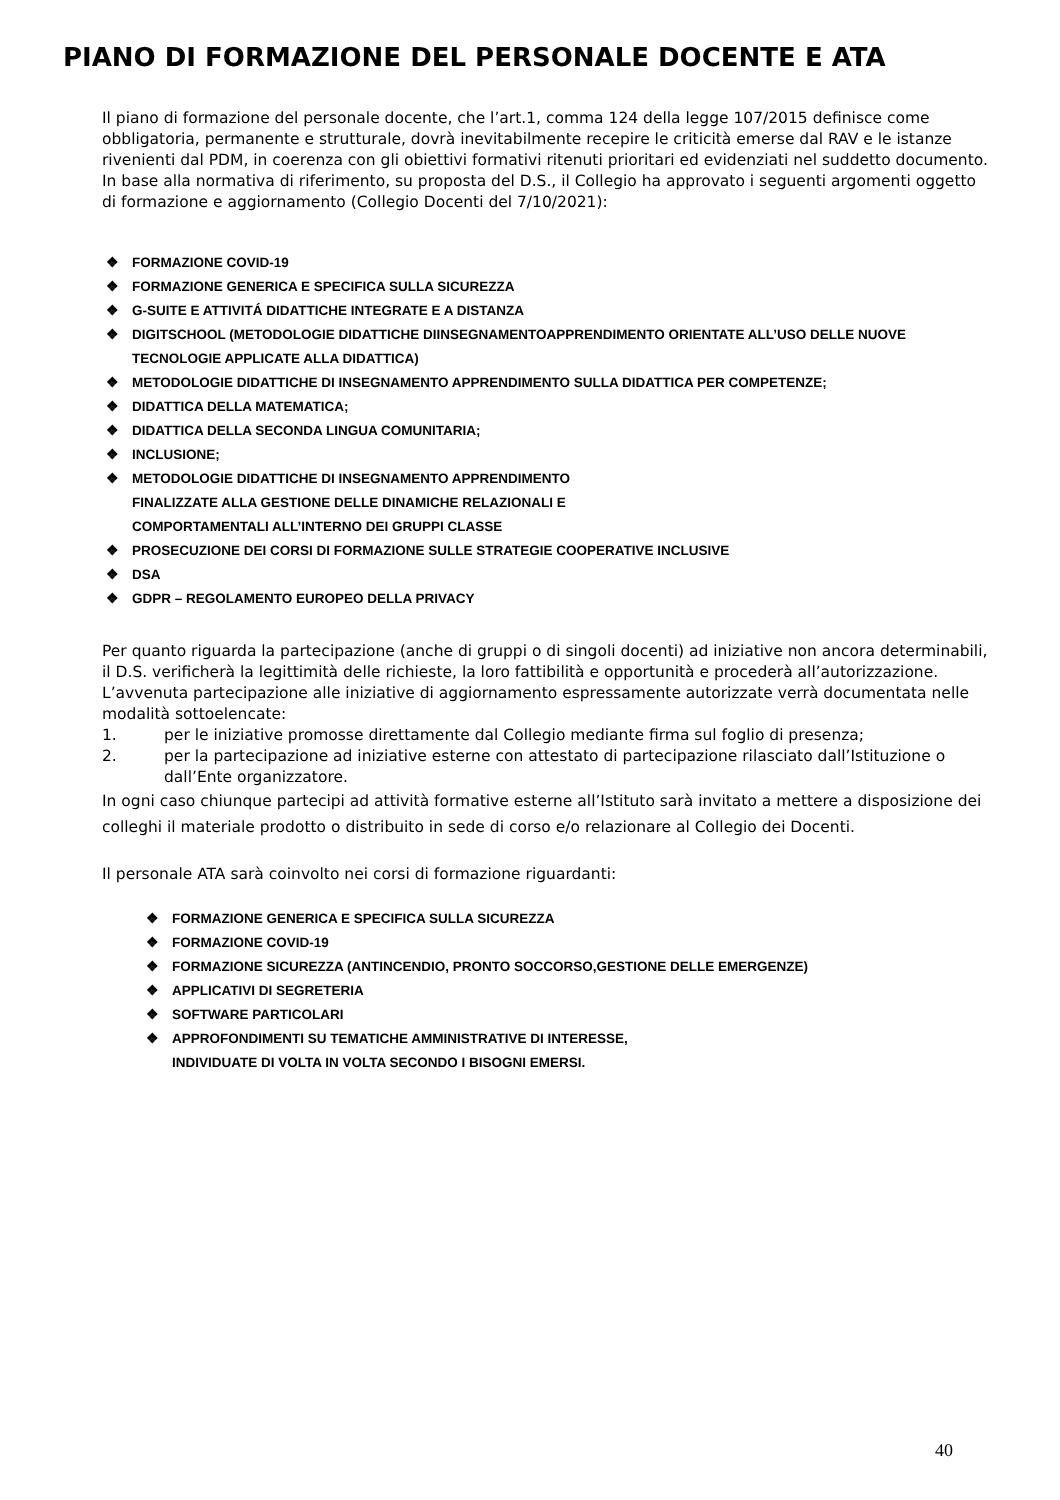PIANO DI FORMAZIONE DEL PERSONALE DOCENTE E ATA
Il piano di formazione del personale docente, che l’art.1, comma 124 della legge 107/2015 definisce come obbligatoria, permanente e strutturale, dovrà inevitabilmente recepire le criticità emerse dal RAV e le istanze rivenienti dal PDM, in coerenza con gli obiettivi formativi ritenuti prioritari ed evidenziati nel suddetto documento.
In base alla normativa di riferimento, su proposta del D.S., il Collegio ha approvato i seguenti argomenti oggetto di formazione e aggiornamento (Collegio Docenti del 7/10/2021):
❖ FORMAZIONE COVID-19
❖ FORMAZIONE GENERICA E SPECIFICA SULLA SICUREZZA
❖ G-SUITE E ATTIVITÁ DIDATTICHE INTEGRATE E A DISTANZA
❖ DIGITSCHOOL (METODOLOGIE DIDATTICHE DIINSEGNAMENTOAPPRENDIMENTO ORIENTATE ALL’USO DELLE NUOVE TECNOLOGIE APPLICATE ALLA DIDATTICA)
❖ METODOLOGIE DIDATTICHE DI INSEGNAMENTO APPRENDIMENTO SULLA DIDATTICA PER COMPETENZE;
❖ DIDATTICA DELLA MATEMATICA;
❖ DIDATTICA DELLA SECONDA LINGUA COMUNITARIA;
❖ INCLUSIONE;
❖ METODOLOGIE DIDATTICHE DI INSEGNAMENTO APPRENDIMENTO
FINALIZZATE ALLA GESTIONE DELLE DINAMICHE RELAZIONALI E
COMPORTAMENTALI ALL’INTERNO DEI GRUPPI CLASSE
❖ PROSECUZIONE DEI CORSI DI FORMAZIONE SULLE STRATEGIE COOPERATIVE INCLUSIVE
❖ DSA
❖ GDPR – REGOLAMENTO EUROPEO DELLA PRIVACY
Per quanto riguarda la partecipazione (anche di gruppi o di singoli docenti) ad iniziative non ancora determinabili, il D.S. verificherà la legittimità delle richieste, la loro fattibilità e opportunità e procederà all’autorizzazione.
L’avvenuta partecipazione alle iniziative di aggiornamento espressamente autorizzate verrà documentata nelle modalità sottoelencate:
1. per le iniziative promosse direttamente dal Collegio mediante firma sul foglio di presenza;
2. per la partecipazione ad iniziative esterne con attestato di partecipazione rilasciato dall’Istituzione o dall’Ente organizzatore.
In ogni caso chiunque partecipi ad attività formative esterne all’Istituto sarà invitato a mettere a disposizione dei colleghi il materiale prodotto o distribuito in sede di corso e/o relazionare al Collegio dei Docenti.
Il personale ATA sarà coinvolto nei corsi di formazione riguardanti:
❖ FORMAZIONE GENERICA E SPECIFICA SULLA SICUREZZA
❖ FORMAZIONE COVID-19
❖ FORMAZIONE SICUREZZA (ANTINCENDIO, PRONTO SOCCORSO,GESTIONE DELLE EMERGENZE)
❖ APPLICATIVI DI SEGRETERIA
❖ SOFTWARE PARTICOLARI
❖ APPROFONDIMENTI SU TEMATICHE AMMINISTRATIVE DI INTERESSE,
INDIVIDUATE DI VOLTA IN VOLTA SECONDO I BISOGNI EMERSI.
40